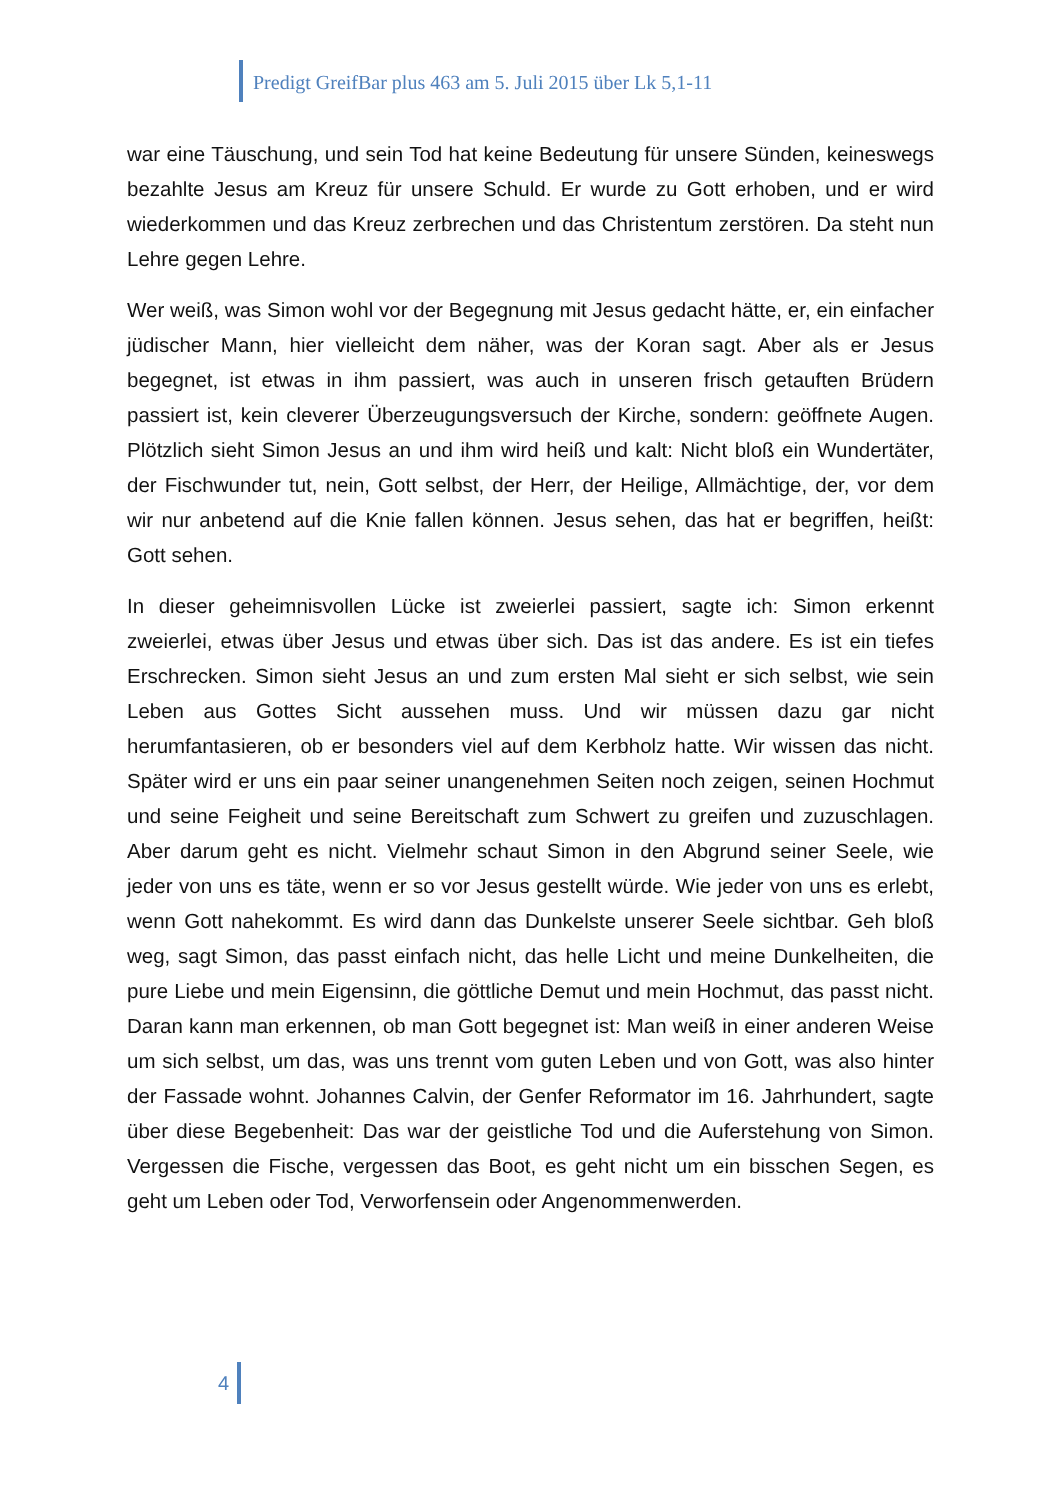Predigt GreifBar plus 463 am 5. Juli 2015 über Lk 5,1-11
war eine Täuschung, und sein Tod hat keine Bedeutung für unsere Sünden, keineswegs bezahlte Jesus am Kreuz für unsere Schuld. Er wurde zu Gott erhoben, und er wird wiederkommen und das Kreuz zerbrechen und das Christentum zerstören. Da steht nun Lehre gegen Lehre.
Wer weiß, was Simon wohl vor der Begegnung mit Jesus gedacht hätte, er, ein einfacher jüdischer Mann, hier vielleicht dem näher, was der Koran sagt. Aber als er Jesus begegnet, ist etwas in ihm passiert, was auch in unseren frisch getauften Brüdern passiert ist, kein cleverer Überzeugungsversuch der Kirche, sondern: geöffnete Augen. Plötzlich sieht Simon Jesus an und ihm wird heiß und kalt: Nicht bloß ein Wundertäter, der Fischwunder tut, nein, Gott selbst, der Herr, der Heilige, Allmächtige, der, vor dem wir nur anbetend auf die Knie fallen können. Jesus sehen, das hat er begriffen, heißt: Gott sehen.
In dieser geheimnisvollen Lücke ist zweierlei passiert, sagte ich: Simon erkennt zweierlei, etwas über Jesus und etwas über sich. Das ist das andere. Es ist ein tiefes Erschrecken. Simon sieht Jesus an und zum ersten Mal sieht er sich selbst, wie sein Leben aus Gottes Sicht aussehen muss. Und wir müssen dazu gar nicht herumfantasieren, ob er besonders viel auf dem Kerbholz hatte. Wir wissen das nicht. Später wird er uns ein paar seiner unangenehmen Seiten noch zeigen, seinen Hochmut und seine Feigheit und seine Bereitschaft zum Schwert zu greifen und zuzuschlagen. Aber darum geht es nicht. Vielmehr schaut Simon in den Abgrund seiner Seele, wie jeder von uns es täte, wenn er so vor Jesus gestellt würde. Wie jeder von uns es erlebt, wenn Gott nahekommt. Es wird dann das Dunkelste unserer Seele sichtbar. Geh bloß weg, sagt Simon, das passt einfach nicht, das helle Licht und meine Dunkelheiten, die pure Liebe und mein Eigensinn, die göttliche Demut und mein Hochmut, das passt nicht. Daran kann man erkennen, ob man Gott begegnet ist: Man weiß in einer anderen Weise um sich selbst, um das, was uns trennt vom guten Leben und von Gott, was also hinter der Fassade wohnt. Johannes Calvin, der Genfer Reformator im 16. Jahrhundert, sagte über diese Begebenheit: Das war der geistliche Tod und die Auferstehung von Simon. Vergessen die Fische, vergessen das Boot, es geht nicht um ein bisschen Segen, es geht um Leben oder Tod, Verworfensein oder Angenommenwerden.
4